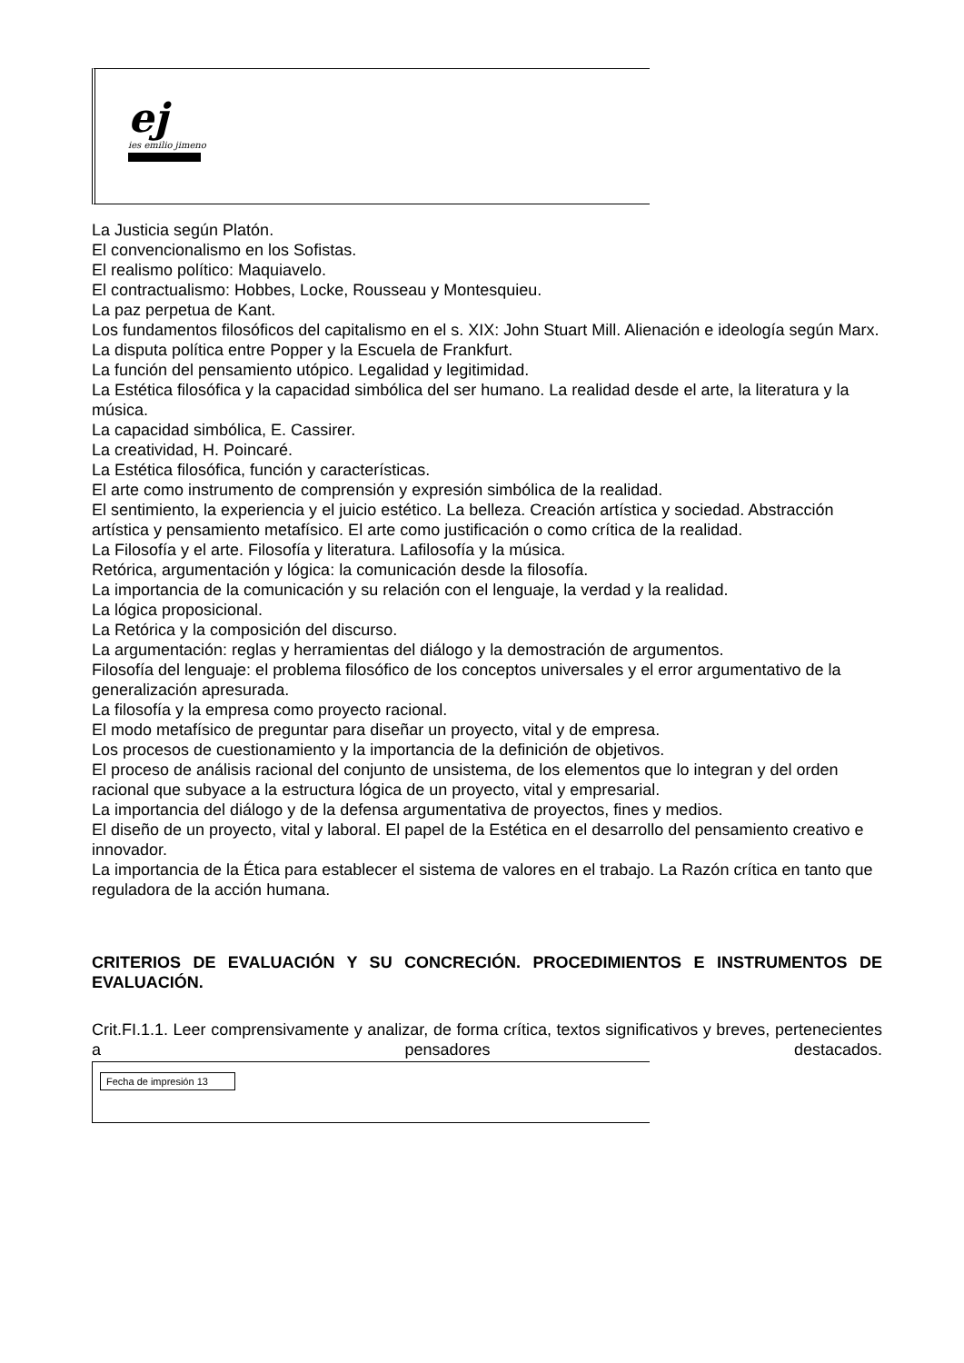ej
ies emilio jimeno
La Justicia según Platón.
El convencionalismo en los Sofistas.
El realismo político: Maquiavelo.
El contractualismo: Hobbes, Locke, Rousseau y Montesquieu.
La paz perpetua de Kant.
Los fundamentos filosóficos del capitalismo en el s. XIX: John Stuart Mill. Alienación e ideología según Marx.
La disputa política entre Popper y la Escuela de Frankfurt.
La función del pensamiento utópico. Legalidad y legitimidad.
La Estética filosófica y la capacidad simbólica del ser humano. La realidad desde el arte, la literatura y la música.
La capacidad simbólica, E. Cassirer.
La creatividad, H. Poincaré.
La Estética filosófica, función y características.
El arte como instrumento de comprensión y expresión simbólica de la realidad.
El sentimiento, la experiencia y el juicio estético. La belleza. Creación artística y sociedad. Abstracción artística y pensamiento metafísico. El arte como justificación o como crítica de la realidad.
La Filosofía y el arte. Filosofía y literatura. Lafilosofía y la música.
Retórica, argumentación y lógica: la comunicación desde la filosofía.
La importancia de la comunicación y su relación con el lenguaje, la verdad y la realidad.
La lógica proposicional.
La Retórica y la composición del discurso.
La argumentación: reglas y herramientas del diálogo y la demostración de argumentos.
Filosofía del lenguaje: el problema filosófico de los conceptos universales y el error argumentativo de la generalización apresurada.
La filosofía y la empresa como proyecto racional.
El modo metafísico de preguntar para diseñar un proyecto, vital y de empresa.
Los procesos de cuestionamiento y la importancia de la definición de objetivos.
El proceso de análisis racional del conjunto de unsistema, de los elementos que lo integran y del orden racional que subyace a la estructura lógica de un proyecto, vital y empresarial.
La importancia del diálogo y de la defensa argumentativa de proyectos, fines y medios.
El diseño de un proyecto, vital y laboral. El papel de la Estética en el desarrollo del pensamiento creativo e innovador.
La importancia de la Ética para establecer el sistema de valores en el trabajo. La Razón crítica en tanto que reguladora de la acción humana.
CRITERIOS DE EVALUACIÓN Y SU CONCRECIÓN. PROCEDIMIENTOS E INSTRUMENTOS DE EVALUACIÓN.
Crit.FI.1.1. Leer comprensivamente y analizar, de forma crítica, textos significativos y breves, pertenecientes a pensadores destacados.
Fecha de impresión 13